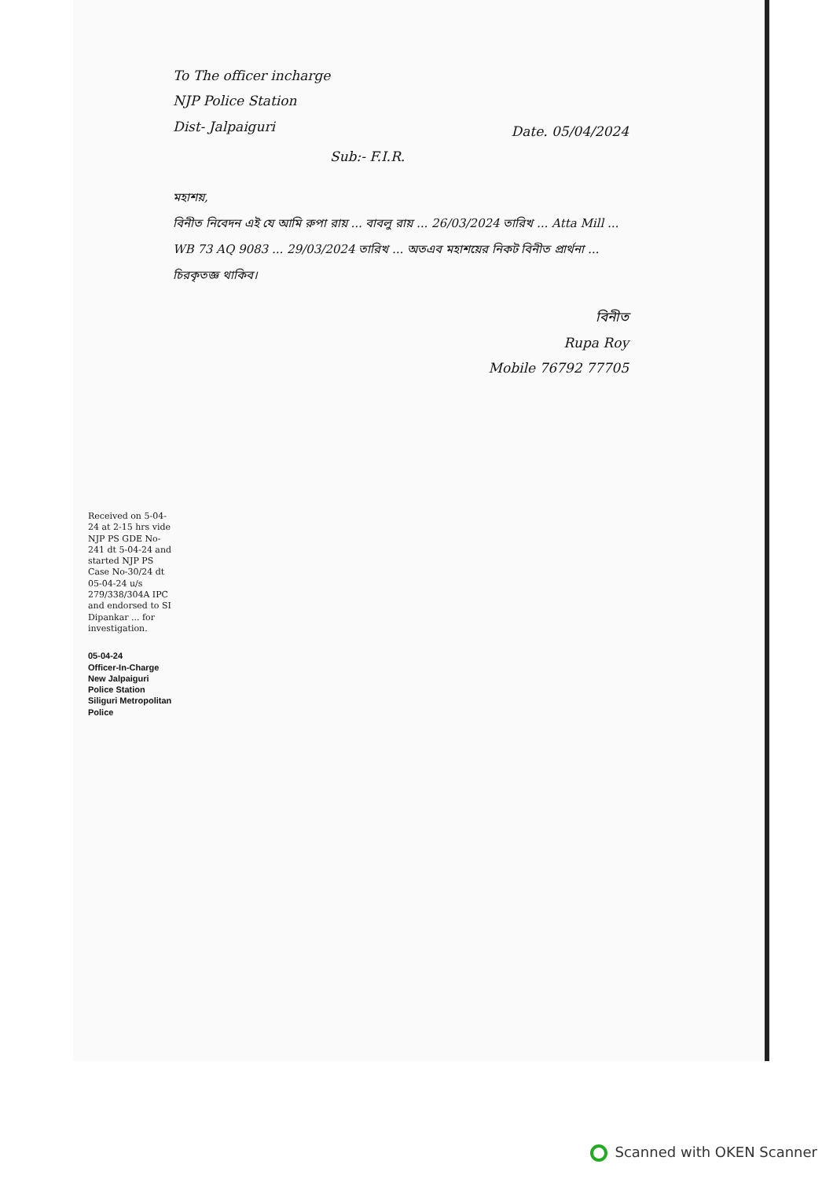To The officer incharge
NJP Police Station
Dist- Jalpaiguri
Date. 05/04/2024
Sub:- F.I.R.
মহাশয়,
বিনীত নিবেদন এই যে আমি রুপা রায় ... বাবলু রায় ... 26/03/2024 তারিখ ... Atta Mill ... WB 73 AQ 9083 ... 29/03/2024 তারিখ ... অতএব মহাশয়ের নিকট বিনীত প্রার্থনা ... চিরকৃতজ্ঞ থাকিব।
বিনীত
Rupa Roy
Mobile 76792 77705
Received on 5-04-24 at 2-15 hrs vide NJP PS GDE No-241 dt 5-04-24 and started NJP PS Case No-30/24 dt 05-04-24 u/s 279/338/304A IPC and endorsed to SI Dipankar ... for investigation.
05-04-24
Officer-In-Charge
New Jalpaiguri Police Station
Siliguri Metropolitan Police
Scanned with OKEN Scanner